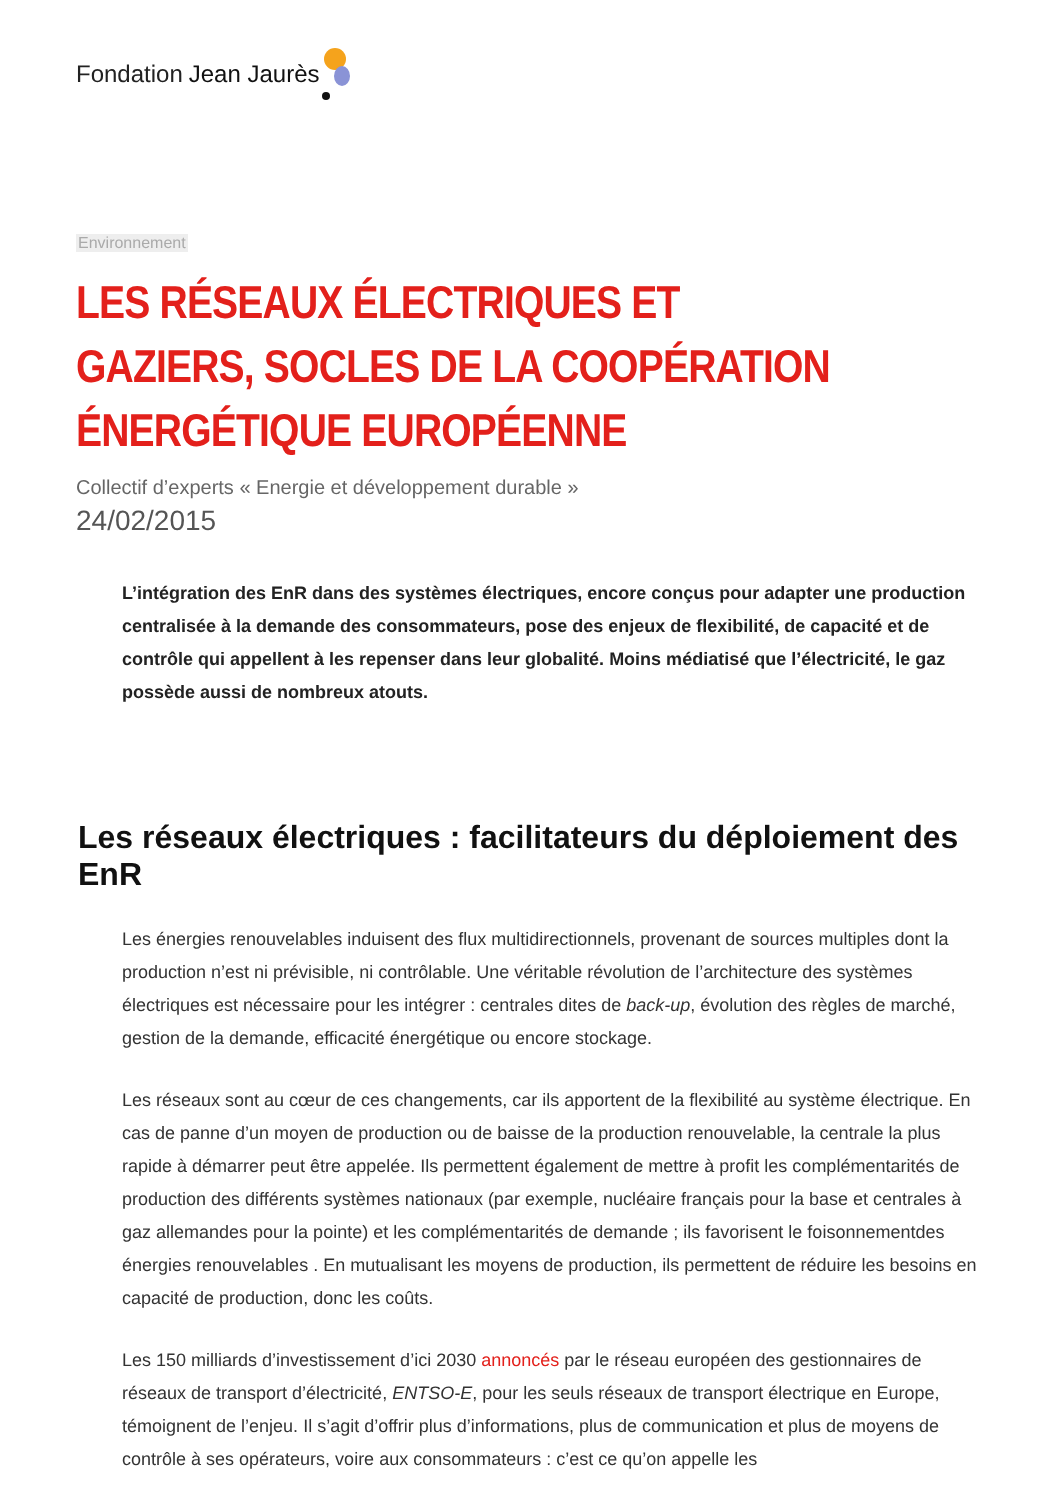Fondation Jean Jaurès
Environnement
LES RÉSEAUX ÉLECTRIQUES ET GAZIERS, SOCLES DE LA COOPÉRATION ÉNERGÉTIQUE EUROPÉENNE
Collectif d’experts « Energie et développement durable »
24/02/2015
L’intégration des EnR dans des systèmes électriques, encore conçus pour adapter une production centralisée à la demande des consommateurs, pose des enjeux de flexibilité, de capacité et de contrôle qui appellent à les repenser dans leur globalité. Moins médiatisé que l’électricité, le gaz possède aussi de nombreux atouts.
Les réseaux électriques : facilitateurs du déploiement des EnR
Les énergies renouvelables induisent des flux multidirectionnels, provenant de sources multiples dont la production n’est ni prévisible, ni contrôlable. Une véritable révolution de l’architecture des systèmes électriques est nécessaire pour les intégrer : centrales dites de back-up, évolution des règles de marché, gestion de la demande, efficacité énergétique ou encore stockage.
Les réseaux sont au cœur de ces changements, car ils apportent de la flexibilité au système électrique. En cas de panne d’un moyen de production ou de baisse de la production renouvelable, la centrale la plus rapide à démarrer peut être appelée. Ils permettent également de mettre à profit les complémentarités de production des différents systèmes nationaux (par exemple, nucléaire français pour la base et centrales à gaz allemandes pour la pointe) et les complémentarités de demande ; ils favorisent le foisonnementdes énergies renouvelables . En mutualisant les moyens de production, ils permettent de réduire les besoins en capacité de production, donc les coûts.
Les 150 milliards d’investissement d’ici 2030 annoncés par le réseau européen des gestionnaires de réseaux de transport d’électricité, ENTSO-E, pour les seuls réseaux de transport électrique en Europe, témoignent de l’enjeu. Il s’agit d’offrir plus d’informations, plus de communication et plus de moyens de contrôle à ses opérateurs, voire aux consommateurs : c’est ce qu’on appelle les